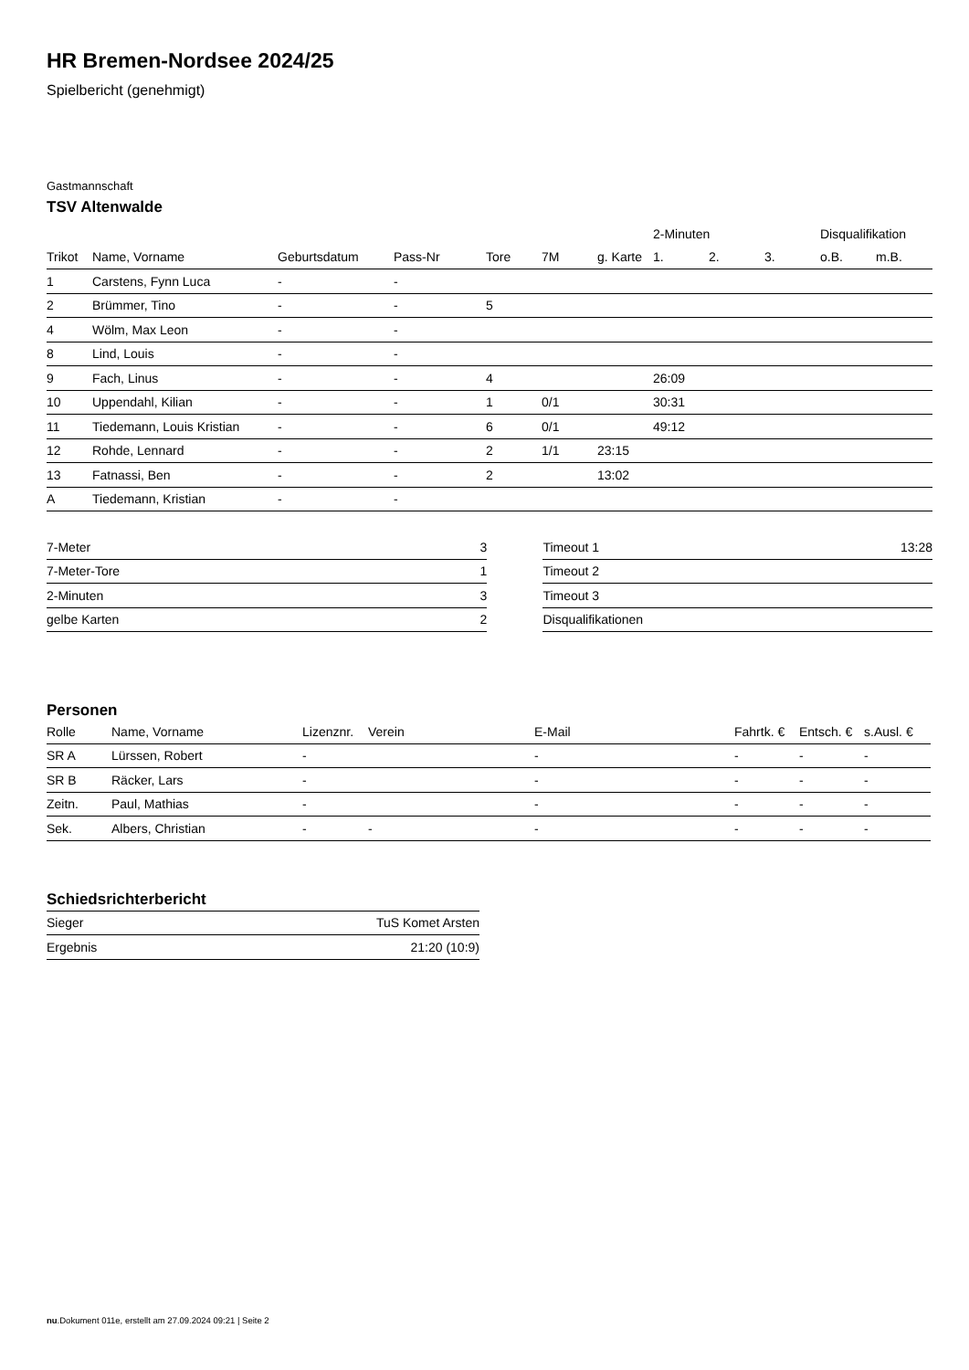HR Bremen-Nordsee 2024/25
Spielbericht (genehmigt)
Gastmannschaft
TSV Altenwalde
| | | | | | | | 2-Minuten | | | Disqualifikation | |
| --- | --- | --- | --- | --- | --- | --- | --- | --- | --- | --- | --- |
| Trikot | Name, Vorname | Geburtsdatum | Pass-Nr | Tore | 7M | g. Karte | 1. | 2. | 3. | o.B. | m.B. |
| 1 | Carstens, Fynn Luca | - | - | | | | | | | | |
| 2 | Brümmer, Tino | - | - | 5 | | | | | | | |
| 4 | Wölm, Max Leon | - | - | | | | | | | | |
| 8 | Lind, Louis | - | - | | | | | | | | |
| 9 | Fach, Linus | - | - | 4 | | | 26:09 | | | | |
| 10 | Uppendahl, Kilian | - | - | 1 | 0/1 | | 30:31 | | | | |
| 11 | Tiedemann, Louis Kristian | - | - | 6 | 0/1 | | 49:12 | | | | |
| 12 | Rohde, Lennard | - | - | 2 | 1/1 | 23:15 | | | | | |
| 13 | Fatnassi, Ben | - | - | 2 | | 13:02 | | | | | |
| A | Tiedemann, Kristian | - | - | | | | | | | | |
| 7-Meter | 3 |
| 7-Meter-Tore | 1 |
| 2-Minuten | 3 |
| gelbe Karten | 2 |
| Timeout 1 | 13:28 |
| Timeout 2 | |
| Timeout 3 | |
| Disqualifikationen | |
Personen
| Rolle | Name, Vorname | Lizenznr. | Verein | E-Mail | Fahrtk. € | Entsch. € | s.Ausl. € |
| --- | --- | --- | --- | --- | --- | --- | --- |
| SR A | Lürssen, Robert | - | | - | - | - | - |
| SR B | Räcker, Lars | - | | - | - | - | - |
| Zeitn. | Paul, Mathias | - | | - | - | - | - |
| Sek. | Albers, Christian | - | - | - | - | - | - |
Schiedsrichterbericht
| Sieger | TuS Komet Arsten |
| Ergebnis | 21:20 (10:9) |
nu.Dokument 011e, erstellt am 27.09.2024 09:21 | Seite 2